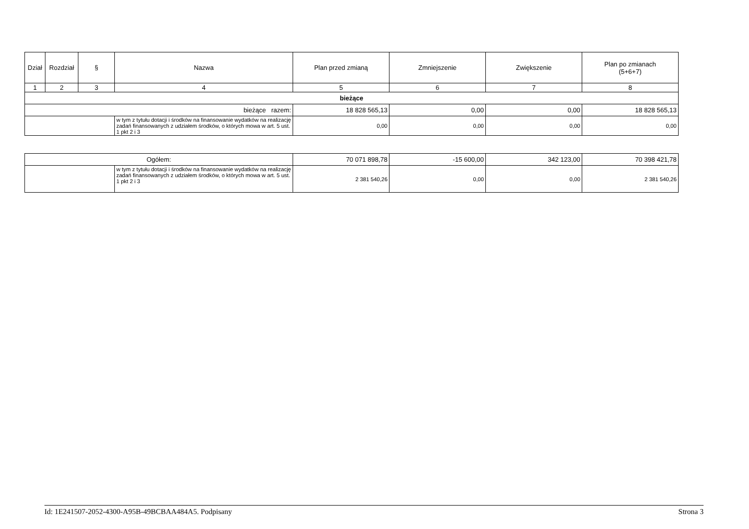| Dział | Rozdział | § | Nazwa | Plan przed zmianą | Zmniejszenie | Zwiększenie | Plan po zmianach (5+6+7) |
| --- | --- | --- | --- | --- | --- | --- | --- |
| 1 | 2 | 3 | 4 | 5 | 6 | 7 | 8 |
| bieżące | | | | | | | |
| bieżące razem: | | | | 18 828 565,13 | 0,00 | 0,00 | 18 828 565,13 |
| | | | w tym z tytułu dotacji i środków na finansowanie wydatków na realizację zadań finansowanych z udziałem środków, o których mowa w art. 5 ust. 1 pkt 2 i 3 | 0,00 | 0,00 | 0,00 | 0,00 |
| Ogółem: | | 70 071 898,78 | -15 600,00 | 342 123,00 | 70 398 421,78 |
| | w tym z tytułu dotacji i środków na finansowanie wydatków na realizację zadań finansowanych z udziałem środków, o których mowa w art. 5 ust. 1 pkt 2 i 3 | 2 381 540,26 | 0,00 | 0,00 | 2 381 540,26 |
Id: 1E241507-2052-4300-A95B-49BCBAA484A5. Podpisany Strona 3